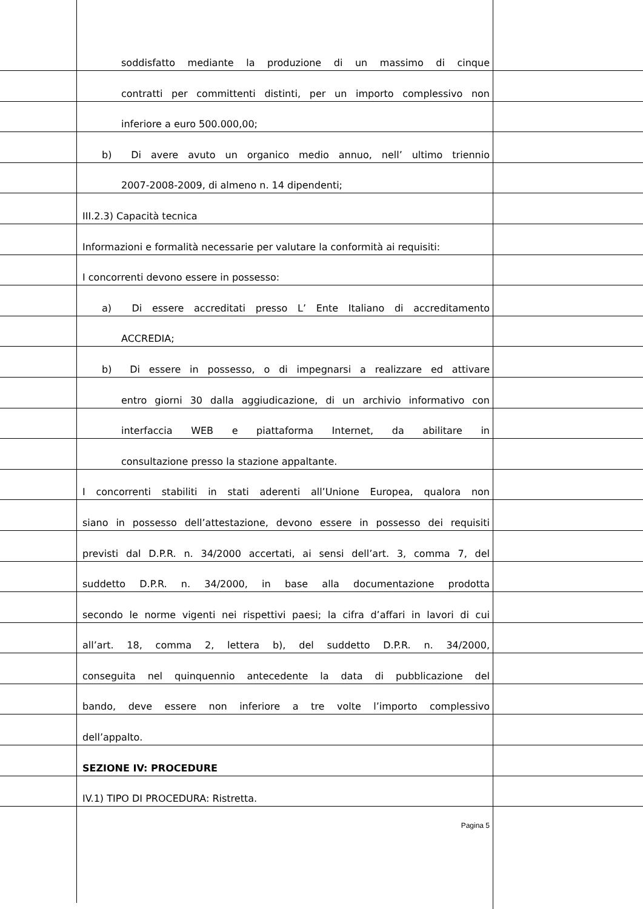soddisfatto mediante la produzione di un massimo di cinque
contratti per committenti distinti, per un importo complessivo non
inferiore a euro 500.000,00;
b) Di avere avuto un organico medio annuo, nell’ ultimo triennio
2007-2008-2009, di almeno n. 14 dipendenti;
III.2.3) Capacità tecnica
Informazioni e formalità necessarie per valutare la conformità ai requisiti:
I concorrenti devono essere in possesso:
a) Di essere accreditati presso L’ Ente Italiano di accreditamento
ACCREDIA;
b) Di essere in possesso, o di impegnarsi a realizzare ed attivare
entro giorni 30 dalla aggiudicazione, di un archivio informativo con
interfaccia WEB e piattaforma Internet, da abilitare in
consultazione presso la stazione appaltante.
I concorrenti stabiliti in stati aderenti all’Unione Europea, qualora non
siano in possesso dell’attestazione, devono essere in possesso dei requisiti
previsti dal D.P.R. n. 34/2000 accertati, ai sensi dell’art. 3, comma 7, del
suddetto D.P.R. n. 34/2000, in base alla documentazione prodotta
secondo le norme vigenti nei rispettivi paesi; la cifra d’affari in lavori di cui
all’art. 18, comma 2, lettera b), del suddetto D.P.R. n. 34/2000,
conseguita nel quinquennio antecedente la data di pubblicazione del
bando, deve essere non inferiore a tre volte l’importo complessivo
dell’appalto.
SEZIONE IV: PROCEDURE
IV.1) TIPO DI PROCEDURA: Ristretta.
Pagina 5